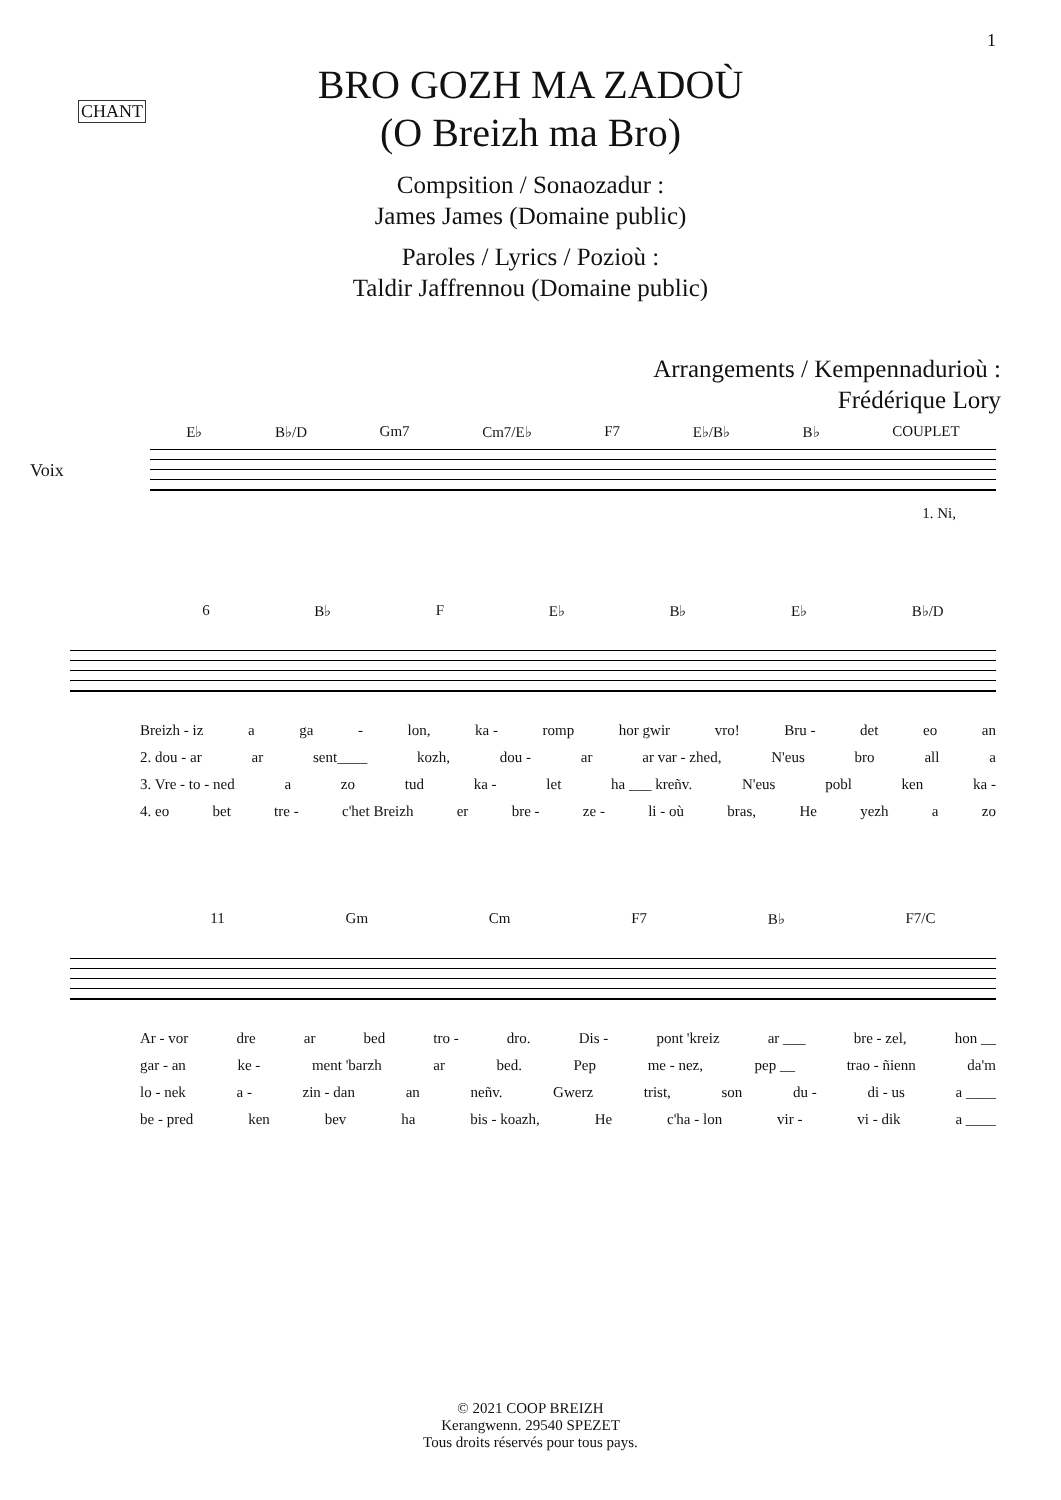1
CHANT
BRO GOZH MA ZADOÙ
(O Breizh ma Bro)
Compsition / Sonaozadur :
James James (Domaine public)
Paroles / Lyrics / Pozioù :
Taldir Jaffrennou (Domaine public)
Arrangements / Kempennadurioù :
Frédérique Lory
E♭ B♭/D Gm7 Cm7/E♭ F7 E♭/B♭ B♭ COUPLET
Voix
1. Ni,
6 B♭ F E♭ B♭ E♭ B♭/D
Breizh - iz a ga - lon, ka - romp hor gwir vro! Bru - det eo an
2. dou - ar ar sent____ kozh, dou - ar ar var - zhed, N'eus bro all a
3. Vre - to - ned a zo tud ka - let ha ___ kreñv. N'eus pobl ken ka -
4. eo bet tre - c'het Breizh er bre - ze - li - où bras, He yezh a zo
11 Gm Cm F7 B♭ F7/C
Ar - vor dre ar bed tro - dro. Dis - pont 'kreiz ar ___ bre - zel, hon __
gar - an ke - ment 'barzh ar bed. Pep me - nez, pep __ trao - ñienn da'm
lo - nek a - zin - dan an neñv. Gwerz trist, son du - di - us a ____
be - pred ken bev ha bis - koazh, He c'ha - lon vir - vi - dik a ____
© 2021 COOP BREIZH
Kerangwenn. 29540 SPEZET
Tous droits réservés pour tous pays.